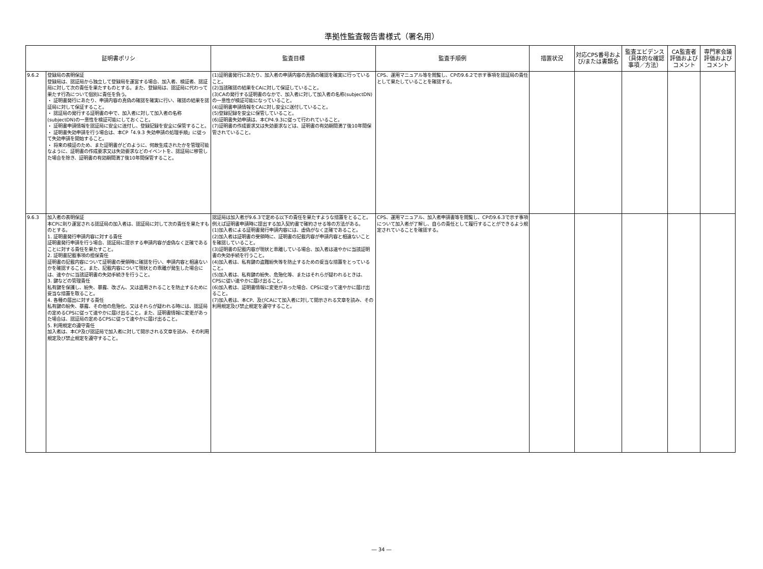準拠性監査報告書様式（署名用）
| 証明書ポリシ | | 監査目標 | 監査手順例 | 措置状況 | 対応CPS番号および/または書類名 | 監査エビデンス（具体的な確認事項／方法） | CA監査者評価およびコメント | 専門家会議評価およびコメント |
| --- | --- | --- | --- | --- | --- | --- | --- | --- |
| 9.6.2 | 登録局の表明保証 登録局は、認証局から独立して登録局を運営する場合、加入者、検証者、認証局に対して次の責任を果たすものとする。また、登録局は、認証局に代わって果たす行為について個別に責任を負う。 ・ 証明書発行にあたり、申請内容の真偽の確認を確実に行い、確認の結果を認証局に対して保証すること。 ・ 認証局の発行する証明書の中で、加入者に対して加入者の名称(subjectDN)の一意性を検証可能にしておくこと。 ・ 証明書申請情報を認証局に安全に送付し、登録記録を安全に保管すること。 ・ 証明書失効申請を行う場合は、本CP「4.9.3 失効申請の処理手順」に従って失効申請を開始すること。 ・ 将来の検証のため、また証明書がどのように、何故生成されたかを管理可能なように、証明書の作成要求又は失効要求などのイベントを、認証局に移管した場合を除き、証明書の有効期間満了後10年間保管すること。 | (1)証明書発行にあたり、加入者の申請内容の真偽の確認を確実に行っていること。 (2)当該確認の結果をCAに対して保証していること。 (3)CAの発行する証明書のなかで、加入者に対して加入者の名称(subjectDN)の一意性が検証可能になっていること。 (4)証明書申請情報をCAに対し安全に送付していること。 (5)登録記録を安全に保管していること。 (6)証明書失効申請は、本CP4.9.3に従って行われていること。 (7)証明書の作成要求又は失効要求などは、証明書の有効期間満了後10年間保管されていること。 | CPS、運用マニュアル等を閲覧し、CPの9.6.2で示す事項を認証局の責任として果たしていることを確認する。 | | | | | |
| 9.6.3 | 加入者の表明保証 本CPに則り運営される認証局の加入者は、認証局に対して次の責任を果たすものとする。 1. 証明書発行申請内容に対する責任 証明書発行申請を行う場合、認証局に提示する申請内容が虚偽なく正確であることに対する責任を果たすこと。 2. 証明書記載事項の担保責任 証明書の記載内容について証明書の受領時に確認を行い、申請内容と相違ないかを確認すること。また、記載内容について現状との乖離が発生した場合には、速やかに当該証明書の失効手続きを行うこと。 3. 鍵などの管理責任 私有鍵を保護し、紛失、暴露、改ざん、又は盗用されることを防止するために妥当な措置を取ること。 4. 各種の届出に対する責任 私有鍵の紛失、暴露、その他の危殆化、又はそれらが疑われる時には、認証局の定めるCPSに従って速やかに届け出ること。また、証明書情報に変更があった場合は、認証局の定めるCPSに従って速やかに届け出ること。 5. 利用規定の遵守責任 加入者は、本CP及び認証局で加入者に対して開示される文章を読み、その利用規定及び禁止規定を遵守すること。 | 認証局は加入者が9.6.3で定める以下の責任を果たすような措置をとること。例えば証明書申請時に提出する加入契約書で確約させる等の方法がある。 (1)加入者による証明書発行申請内容には、虚偽がなく正確であること。 (2)加入者は証明書の受領時に、証明書の記載内容が申請内容と相違ないことを確認していること。 (3)証明書の記載内容が現状と乖離している場合、加入者は速やかに当該証明書の失効手続を行うこと。 (4)加入者は、私有鍵の盗難紛失等を防止するための妥当な措置をとっていること。 (5)加入者は、私有鍵の紛失、危殆化等、またはそれらが疑われるときは、CPSに従い速やかに届け出ること。 (6)加入者は、証明書情報に変更があった場合、CPSに従って速やかに届け出ること。 (7)加入者は、本CP、及びCAにて加入者に対して開示される文章を読み、その利用規定及び禁止規定を遵守すること。 | CPS、運用マニュアル、加入者申請書等を閲覧し、CPの9.6.3で示す事項について加入者が了解し、自らの責任として履行することができるよう規定されていることを確認する。 | | | | | |
― 34 ―